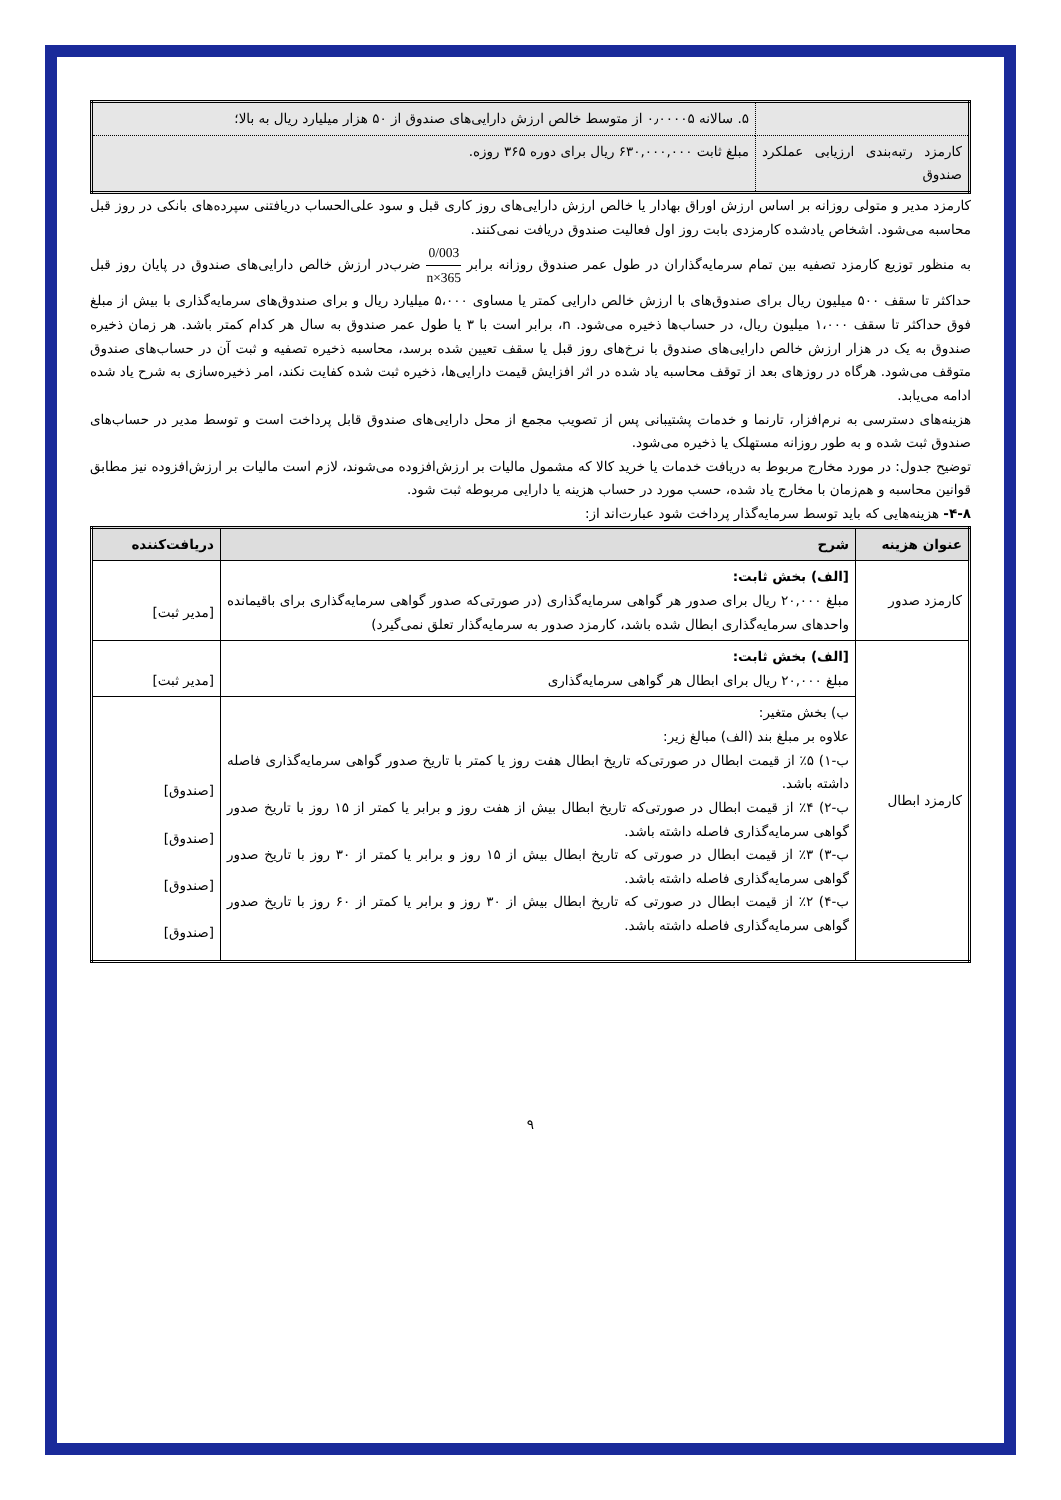| | ۵. سالانه ۰٫۰۰۰۰۵ از متوسط خالص ارزش دارایی‌های صندوق از ۵۰ هزار میلیارد ریال به بالا؛ |
| کارمزد رتبه‌بندی ارزیابی عملکرد صندوق | مبلغ ثابت ۶۳۰,۰۰۰,۰۰۰ ریال برای دوره ۳۶۵ روزه. |
کارمزد مدیر و متولی روزانه بر اساس ارزش اوراق بهادار یا خالص ارزش دارایی‌های روز کاری قبل و سود علی‌الحساب دریافتنی سپرده‌های بانکی در روز قبل محاسبه می‌شود. اشخاص یادشده کارمزدی بابت روز اول فعالیت صندوق دریافت نمی‌کنند.
به منظور توزیع کارمزد تصفیه بین تمام سرمایه‌گذاران در طول عمر صندوق روزانه برابر 0/003 n×365 ضرب‌در ارزش خالص دارایی‌های صندوق در پایان روز قبل حداکثر تا سقف ۵۰۰ میلیون ریال برای صندوق‌های با ارزش خالص دارایی کمتر یا مساوی ۵،۰۰۰ میلیارد ریال و برای صندوق‌های سرمایه‌گذاری با بیش از مبلغ فوق حداکثر تا سقف ۱،۰۰۰ میلیون ریال، در حساب‌ها ذخیره می‌شود. n، برابر است با ۳ یا طول عمر صندوق به سال هر کدام کمتر باشد. هر زمان ذخیره صندوق به یک در هزار ارزش خالص دارایی‌های صندوق با نرخ‌های روز قبل یا سقف تعیین شده برسد، محاسبه ذخیره تصفیه و ثبت آن در حساب‌های صندوق متوقف می‌شود. هرگاه در روزهای بعد از توقف محاسبه یاد شده در اثر افزایش قیمت دارایی‌ها، ذخیره ثبت شده کفایت نکند، امر ذخیره‌سازی به شرح یاد شده ادامه می‌یابد.
هزینه‌های دسترسی به نرم‌افزار، تارنما و خدمات پشتیبانی پس از تصویب مجمع از محل دارایی‌های صندوق قابل پرداخت است و توسط مدیر در حساب‌های صندوق ثبت شده و به طور روزانه مستهلک یا ذخیره می‌شود.
توضیح جدول: در مورد مخارج مربوط به دریافت خدمات یا خرید کالا که مشمول مالیات بر ارزش‌افزوده می‌شوند، لازم است مالیات بر ارزش‌افزوده نیز مطابق قوانین محاسبه و هم‌زمان با مخارج یاد شده، حسب مورد در حساب هزینه یا دارایی مربوطه ثبت شود.
۴-۸- هزینه‌هایی که باید توسط سرمایه‌گذار پرداخت شود عبارت‌اند از:
| عنوان هزینه | شرح | دریافت‌کننده |
| --- | --- | --- |
| کارمزد صدور | [الف) بخش ثابت: مبلغ ۲۰,۰۰۰ ریال برای صدور هر گواهی سرمایه‌گذاری (در صورتی‌که صدور گواهی سرمایه‌گذاری برای باقیمانده واحدهای سرمایه‌گذاری ابطال شده باشد، کارمزد صدور به سرمایه‌گذار تعلق نمی‌گیرد) | [مدیر ثبت] |
| کارمزد ابطال | [الف) بخش ثابت: مبلغ ۲۰,۰۰۰ ریال برای ابطال هر گواهی سرمایه‌گذاری | [مدیر ثبت] |
| | ب) بخش متغیر: علاوه بر مبلغ بند (الف) مبالغ زیر: ب-۱) ۵٪ از قیمت ابطال در صورتی‌که تاریخ ابطال هفت روز یا کمتر با تاریخ صدور گواهی سرمایه‌گذاری فاصله داشته باشد. ب-۲) ۴٪ از قیمت ابطال در صورتی‌که تاریخ ابطال بیش از هفت روز و برابر یا کمتر از ۱۵ روز با تاریخ صدور گواهی سرمایه‌گذاری فاصله داشته باشد. ب-۳) ۳٪ از قیمت ابطال در صورتی که تاریخ ابطال بیش از ۱۵ روز و برابر یا کمتر از ۳۰ روز با تاریخ صدور گواهی سرمایه‌گذاری فاصله داشته باشد. ب-۴) ۲٪ از قیمت ابطال در صورتی که تاریخ ابطال بیش از ۳۰ روز و برابر یا کمتر از ۶۰ روز با تاریخ صدور گواهی سرمایه‌گذاری فاصله داشته باشد. | [صندوق] [صندوق] [صندوق] [صندوق] |
۹